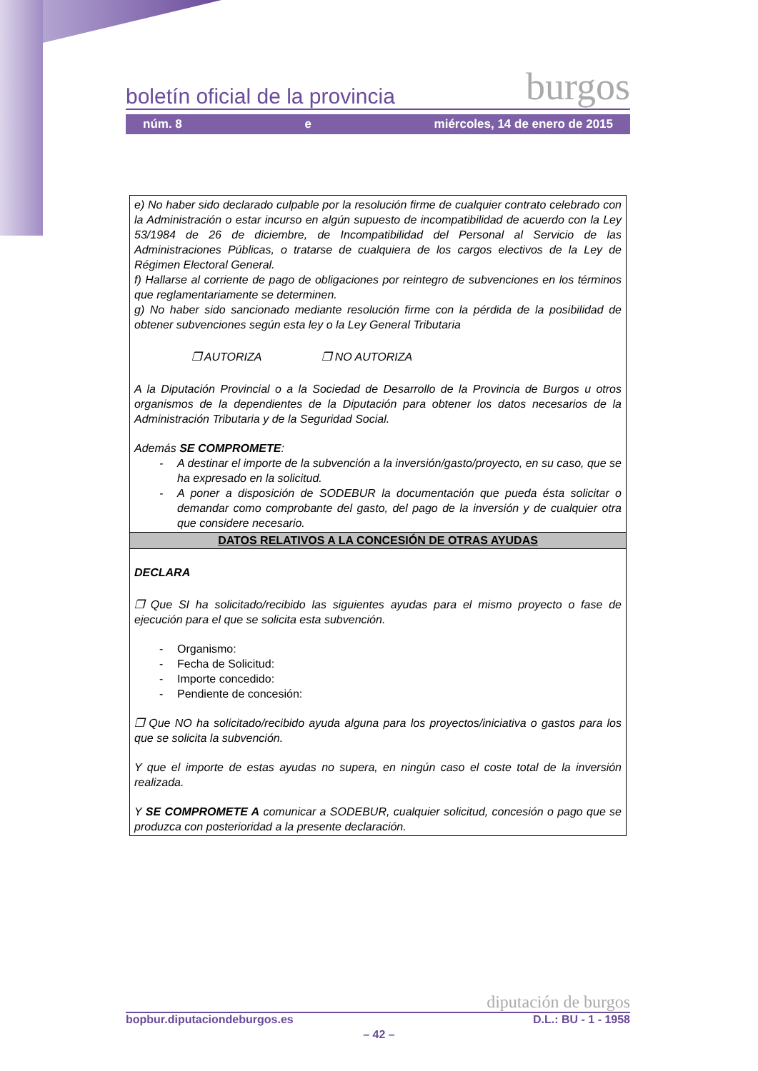boletín oficial de la provincia burgos
núm. 8 e miércoles, 14 de enero de 2015
e) No haber sido declarado culpable por la resolución firme de cualquier contrato celebrado con la Administración o estar incurso en algún supuesto de incompatibilidad de acuerdo con la Ley 53/1984 de 26 de diciembre, de Incompatibilidad del Personal al Servicio de las Administraciones Públicas, o tratarse de cualquiera de los cargos electivos de la Ley de Régimen Electoral General.
f) Hallarse al corriente de pago de obligaciones por reintegro de subvenciones en los términos que reglamentariamente se determinen.
g) No haber sido sancionado mediante resolución firme con la pérdida de la posibilidad de obtener subvenciones según esta ley o la Ley General Tributaria
❒ AUTORIZA ❒ NO AUTORIZA
A la Diputación Provincial o a la Sociedad de Desarrollo de la Provincia de Burgos u otros organismos de la dependientes de la Diputación para obtener los datos necesarios de la Administración Tributaria y de la Seguridad Social.
Además SE COMPROMETE:
- A destinar el importe de la subvención a la inversión/gasto/proyecto, en su caso, que se ha expresado en la solicitud.
- A poner a disposición de SODEBUR la documentación que pueda ésta solicitar o demandar como comprobante del gasto, del pago de la inversión y de cualquier otra que considere necesario.
DATOS RELATIVOS A LA CONCESIÓN DE OTRAS AYUDAS
DECLARA
❒ Que SI ha solicitado/recibido las siguientes ayudas para el mismo proyecto o fase de ejecución para el que se solicita esta subvención.
- Organismo:
- Fecha de Solicitud:
- Importe concedido:
- Pendiente de concesión:
❒ Que NO ha solicitado/recibido ayuda alguna para los proyectos/iniciativa o gastos para los que se solicita la subvención.
Y que el importe de estas ayudas no supera, en ningún caso el coste total de la inversión realizada.
Y SE COMPROMETE A comunicar a SODEBUR, cualquier solicitud, concesión o pago que se produzca con posterioridad a la presente declaración.
diputación de burgos
bopbur.diputaciondeburgos.es D.L.: BU - 1 - 1958
– 42 –